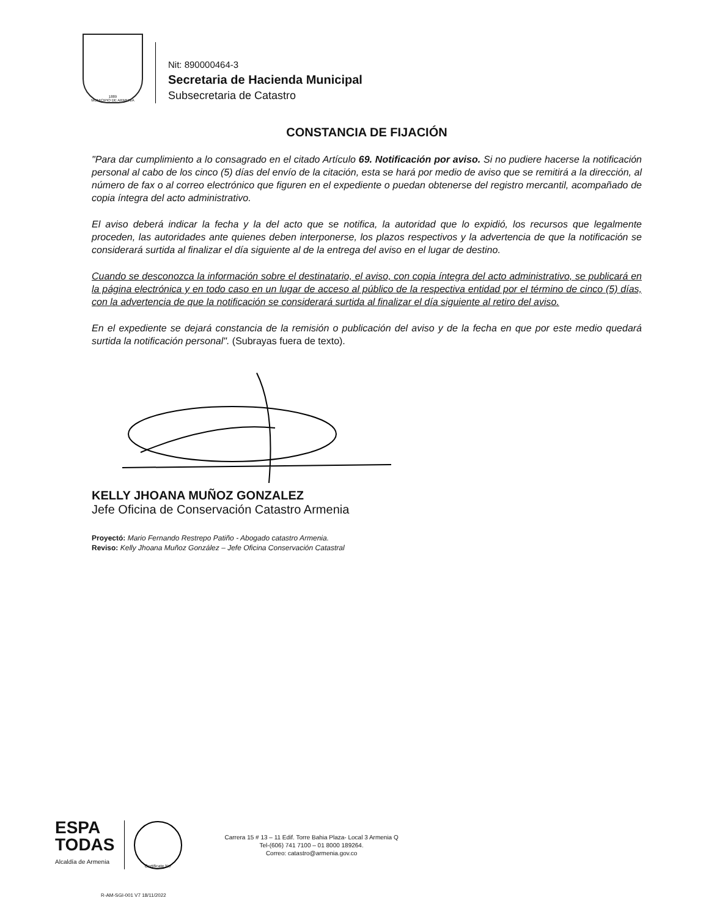1889
MUNICIPIO DE ARMENIA
Nit: 890000464-3
Secretaria de Hacienda Municipal
Subsecretaria de Catastro
CONSTANCIA DE FIJACIÓN
"Para dar cumplimiento a lo consagrado en el citado Artículo 69. Notificación por aviso. Si no pudiere hacerse la notificación personal al cabo de los cinco (5) días del envío de la citación, esta se hará por medio de aviso que se remitirá a la dirección, al número de fax o al correo electrónico que figuren en el expediente o puedan obtenerse del registro mercantil, acompañado de copia íntegra del acto administrativo.
El aviso deberá indicar la fecha y la del acto que se notifica, la autoridad que lo expidió, los recursos que legalmente proceden, las autoridades ante quienes deben interponerse, los plazos respectivos y la advertencia de que la notificación se considerará surtida al finalizar el día siguiente al de la entrega del aviso en el lugar de destino.
Cuando se desconozca la información sobre el destinatario, el aviso, con copia íntegra del acto administrativo, se publicará en la página electrónica y en todo caso en un lugar de acceso al público de la respectiva entidad por el término de cinco (5) días, con la advertencia de que la notificación se considerará surtida al finalizar el día siguiente al retiro del aviso.
En el expediente se dejará constancia de la remisión o publicación del aviso y de la fecha en que por este medio quedará surtida la notificación personal". (Subrayas fuera de texto).
KELLY JHOANA MUÑOZ GONZALEZ
Jefe Oficina de Conservación Catastro Armenia
Proyectó: Mario Fernando Restrepo Patiño - Abogado catastro Armenia.
Reviso: Kelly Jhoana Muñoz González – Jefe Oficina Conservación Catastral
ESPA
TODAS
Alcaldía de Armenia
Certificate No
Carrera 15 # 13 – 11 Edif. Torre Bahia Plaza- Local 3 Armenia Q
Tel-(606) 741 7100 – 01 8000 189264.
Correo: catastro@armenia.gov.co
R-AM-SGI-001 V7 18/11/2022